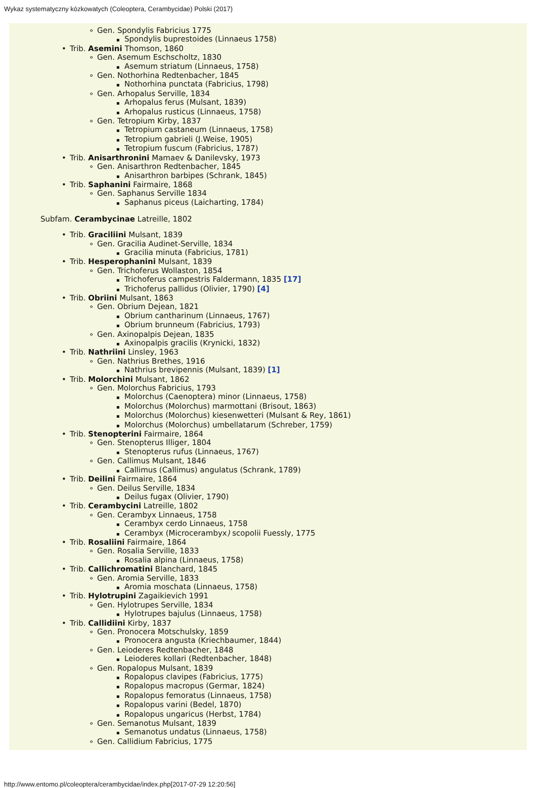Wykaz systematyczny kózkowatych (Coleoptera, Cerambycidae) Polski (2017)
Gen. Spondylis Fabricius 1775
Spondylis buprestoides (Linnaeus 1758)
Trib. Asemini Thomson, 1860
Gen. Asemum Eschscholtz, 1830
Asemum striatum (Linnaeus, 1758)
Gen. Nothorhina Redtenbacher, 1845
Nothorhina punctata (Fabricius, 1798)
Gen. Arhopalus Serville, 1834
Arhopalus ferus (Mulsant, 1839)
Arhopalus rusticus (Linnaeus, 1758)
Gen. Tetropium Kirby, 1837
Tetropium castaneum (Linnaeus, 1758)
Tetropium gabrieli (J.Weise, 1905)
Tetropium fuscum (Fabricius, 1787)
Trib. Anisarthronini Mamaev & Danilevsky, 1973
Gen. Anisarthron Redtenbacher, 1845
Anisarthron barbipes (Schrank, 1845)
Trib. Saphanini Fairmaire, 1868
Gen. Saphanus Serville 1834
Saphanus piceus (Laicharting, 1784)
Subfam. Cerambycinae Latreille, 1802
Trib. Graciliini Mulsant, 1839
Gen. Gracilia Audinet-Serville, 1834
Gracilia minuta (Fabricius, 1781)
Trib. Hesperophanini Mulsant, 1839
Gen. Trichoferus Wollaston, 1854
Trichoferus campestris Faldermann, 1835 [17]
Trichoferus pallidus (Olivier, 1790) [4]
Trib. Obriini Mulsant, 1863
Gen. Obrium Dejean, 1821
Obrium cantharinum (Linnaeus, 1767)
Obrium brunneum (Fabricius, 1793)
Gen. Axinopalpis Dejean, 1835
Axinopalpis gracilis (Krynicki, 1832)
Trib. Nathriini Linsley, 1963
Gen. Nathrius Brethes, 1916
Nathrius brevipennis (Mulsant, 1839) [1]
Trib. Molorchini Mulsant, 1862
Gen. Molorchus Fabricius, 1793
Molorchus (Caenoptera) minor (Linnaeus, 1758)
Molorchus (Molorchus) marmottani (Brisout, 1863)
Molorchus (Molorchus) kiesenwetteri (Mulsant & Rey, 1861)
Molorchus (Molorchus) umbellatarum (Schreber, 1759)
Trib. Stenopterini Fairmaire, 1864
Gen. Stenopterus Illiger, 1804
Stenopterus rufus (Linnaeus, 1767)
Gen. Callimus Mulsant, 1846
Callimus (Callimus) angulatus (Schrank, 1789)
Trib. Deilini Fairmaire, 1864
Gen. Deilus Serville, 1834
Deilus fugax (Olivier, 1790)
Trib. Cerambycini Latreille, 1802
Gen. Cerambyx Linnaeus, 1758
Cerambyx cerdo Linnaeus, 1758
Cerambyx (Microcerambyx) scopolii Fuessly, 1775
Trib. Rosaliini Fairmaire, 1864
Gen. Rosalia Serville, 1833
Rosalia alpina (Linnaeus, 1758)
Trib. Callichromatini Blanchard, 1845
Gen. Aromia Serville, 1833
Aromia moschata (Linnaeus, 1758)
Trib. Hylotrupini Zagaikievich 1991
Gen. Hylotrupes Serville, 1834
Hylotrupes bajulus (Linnaeus, 1758)
Trib. Callidiini Kirby, 1837
Gen. Pronocera Motschulsky, 1859
Pronocera angusta (Kriechbaumer, 1844)
Gen. Leioderes Redtenbacher, 1848
Leioderes kollari (Redtenbacher, 1848)
Gen. Ropalopus Mulsant, 1839
Ropalopus clavipes (Fabricius, 1775)
Ropalopus macropus (Germar, 1824)
Ropalopus femoratus (Linnaeus, 1758)
Ropalopus varini (Bedel, 1870)
Ropalopus ungaricus (Herbst, 1784)
Gen. Semanotus Mulsant, 1839
Semanotus undatus (Linnaeus, 1758)
Gen. Callidium Fabricius, 1775
http://www.entomo.pl/coleoptera/cerambycidae/index.php[2017-07-29 12:20:56]